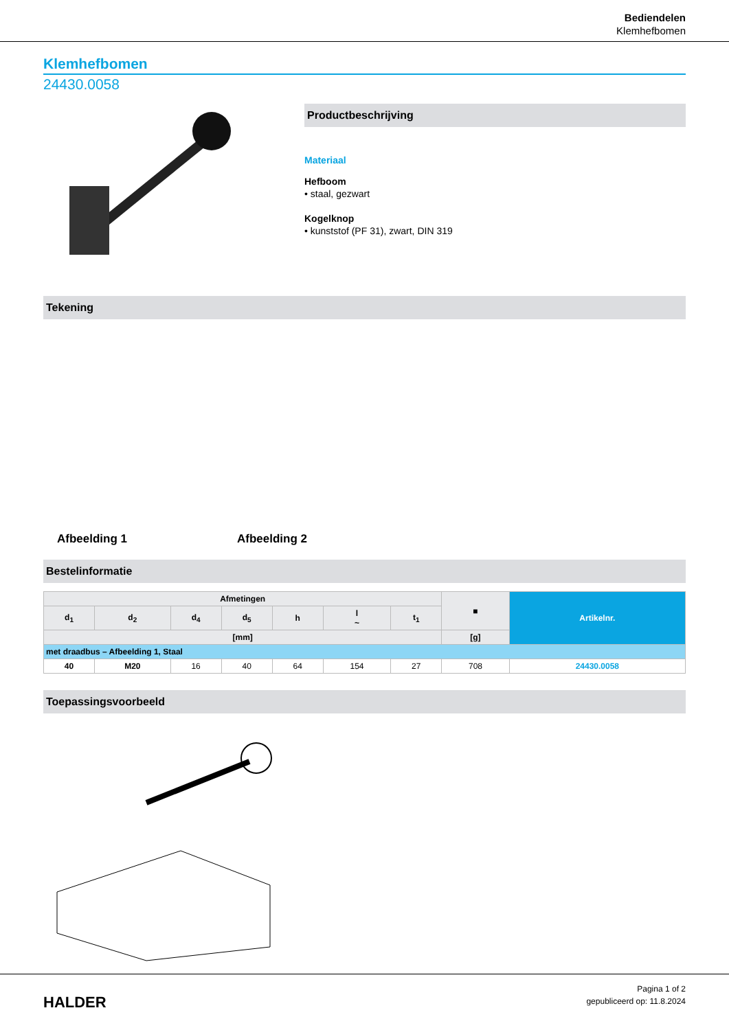Bediendelen
Klemhefbomen
Klemhefbomen
24430.0058
Productbeschrijving
Materiaal
Hefboom
• staal, gezwart
Kogelknop
• kunststof (PF 31), zwart, DIN 319
Tekening
Afbeelding 1
Afbeelding 2
Bestelinformatie
| Afmetingen | | | | | | | ■ | Artikelnr. |
| --- | --- | --- | --- | --- | --- | --- | --- | --- |
| d<sub>1</sub> | d<sub>2</sub> | d<sub>4</sub> | d<sub>5</sub> | h | l ~ | t<sub>1</sub> | | |
| [mm] | | | | | | | [g] | |
| met draadbus – Afbeelding 1, Staal | | | | | | | | |
| 40 | M20 | 16 | 40 | 64 | 154 | 27 | 708 | 24430.0058 |
Toepassingsvoorbeeld
HALDER
Pagina 1 of 2
gepubliceerd op: 11.8.2024